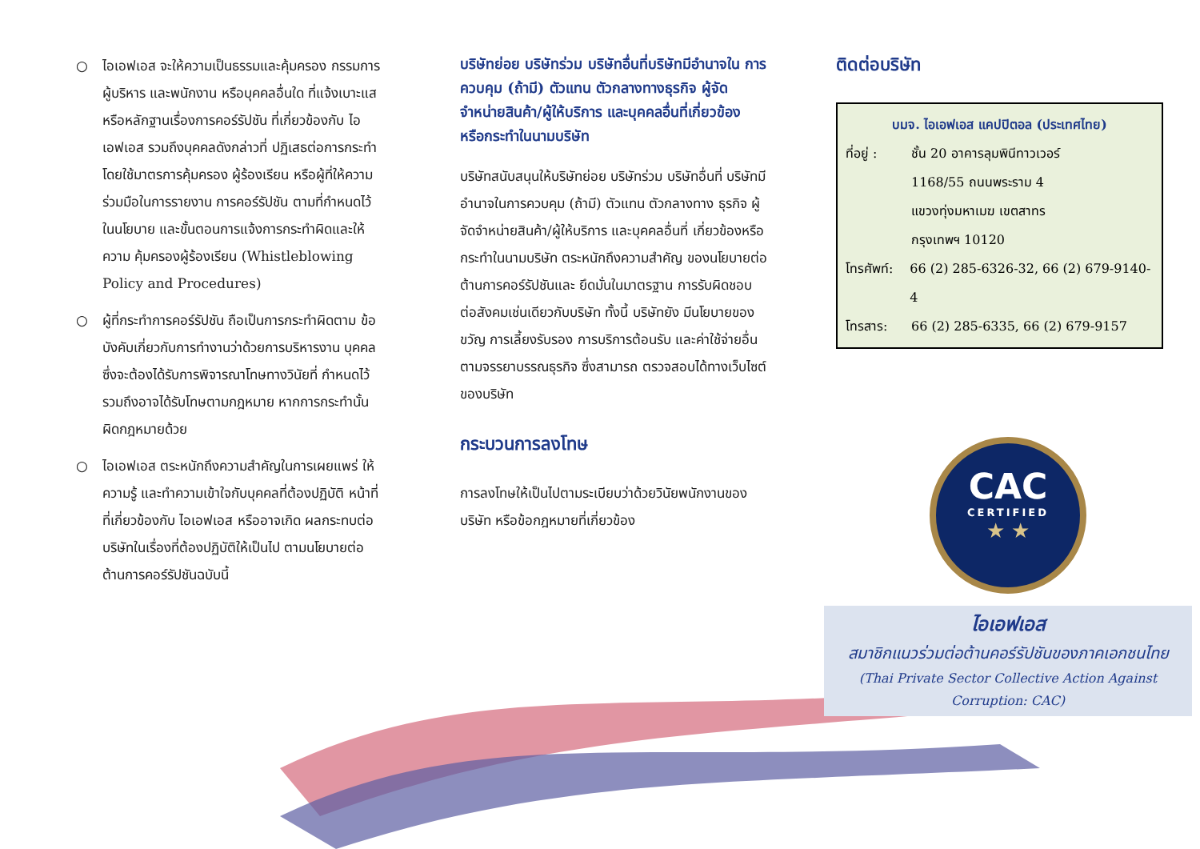○ ไอเอฟเอส จะให้ความเป็นธรรมและคุ้มครอง กรรมการ ผู้บริหาร และพนักงาน หรือบุคคลอื่นใด ที่แจ้งเบาะแสหรือหลักฐานเรื่องการคอร์รัปชัน ที่เกี่ยวข้องกับ ไอเอฟเอส รวมถึงบุคคลดังกล่าวที่ ปฏิเสธต่อการกระทำ โดยใช้มาตรการคุ้มครอง ผู้ร้องเรียน หรือผู้ที่ให้ความร่วมมือในการรายงาน การคอร์รัปชัน ตามที่กำหนดไว้ในนโยบาย และขั้นตอนการแจ้งการกระทำผิดและให้ความ คุ้มครองผู้ร้องเรียน (Whistleblowing Policy and Procedures)
○ ผู้ที่กระทำการคอร์รัปชัน ถือเป็นการกระทำผิดตาม ข้อบังคับเกี่ยวกับการทำงานว่าด้วยการบริหารงาน บุคคล ซึ่งจะต้องได้รับการพิจารณาโทษทางวินัยที่ กำหนดไว้ รวมถึงอาจได้รับโทษตามกฎหมาย หากการกระทำนั้นผิดกฎหมายด้วย
○ ไอเอฟเอส ตระหนักถึงความสำคัญในการเผยแพร่ ให้ความรู้ และทำความเข้าใจกับบุคคลที่ต้องปฏิบัติ หน้าที่ที่เกี่ยวข้องกับ ไอเอฟเอส หรืออาจเกิด ผลกระทบต่อบริษัทในเรื่องที่ต้องปฏิบัติให้เป็นไป ตามนโยบายต่อต้านการคอร์รัปชันฉบับนี้
บริษัทย่อย บริษัทร่วม บริษัทอื่นที่บริษัทมีอำนาจใน การควบคุม (ถ้ามี) ตัวแทน ตัวกลางทางธุรกิจ ผู้จัด จำหน่ายสินค้า/ผู้ให้บริการ และบุคคลอื่นที่เกี่ยวข้อง หรือกระทำในนามบริษัท
บริษัทสนับสนุนให้บริษัทย่อย บริษัทร่วม บริษัทอื่นที่ บริษัทมีอำนาจในการควบคุม (ถ้ามี) ตัวแทน ตัวกลางทาง ธุรกิจ ผู้จัดจำหน่ายสินค้า/ผู้ให้บริการ และบุคคลอื่นที่ เกี่ยวข้องหรือกระทำในนามบริษัท ตระหนักถึงความสำคัญ ของนโยบายต่อต้านการคอร์รัปชันและ ยึดมั่นในมาตรฐาน การรับผิดชอบต่อสังคมเช่นเดียวกับบริษัท ทั้งนี้ บริษัทยัง มีนโยบายของขวัญ การเลี้ยงรับรอง การบริการต้อนรับ และค่าใช้จ่ายอื่น ตามจรรยาบรรณธุรกิจ ซึ่งสามารถ ตรวจสอบได้ทางเว็บไซต์ของบริษัท
กระบวนการลงโทษ
การลงโทษให้เป็นไปตามระเบียบว่าด้วยวินัยพนักงานของ บริษัท หรือข้อกฎหมายที่เกี่ยวข้อง
ติดต่อบริษัท
บมจ. ไอเอฟเอส แคปปิตอล (ประเทศไทย)
ที่อยู่ : ชั้น 20 อาคารลุมพินีทาวเวอร์
1168/55 ถนนพระราม 4
แขวงทุ่งมหาเมฆ เขตสาทร
กรุงเทพฯ 10120
โทรศัพท์: 66 (2) 285-6326-32, 66 (2) 679-9140-4
โทรสาร: 66 (2) 285-6335, 66 (2) 679-9157
CAC
CERTIFIED
★ ★
ไอเอฟเอส
สมาชิกแนวร่วมต่อต้านคอร์รัปชันของภาคเอกชนไทย
(Thai Private Sector Collective Action Against Corruption: CAC)